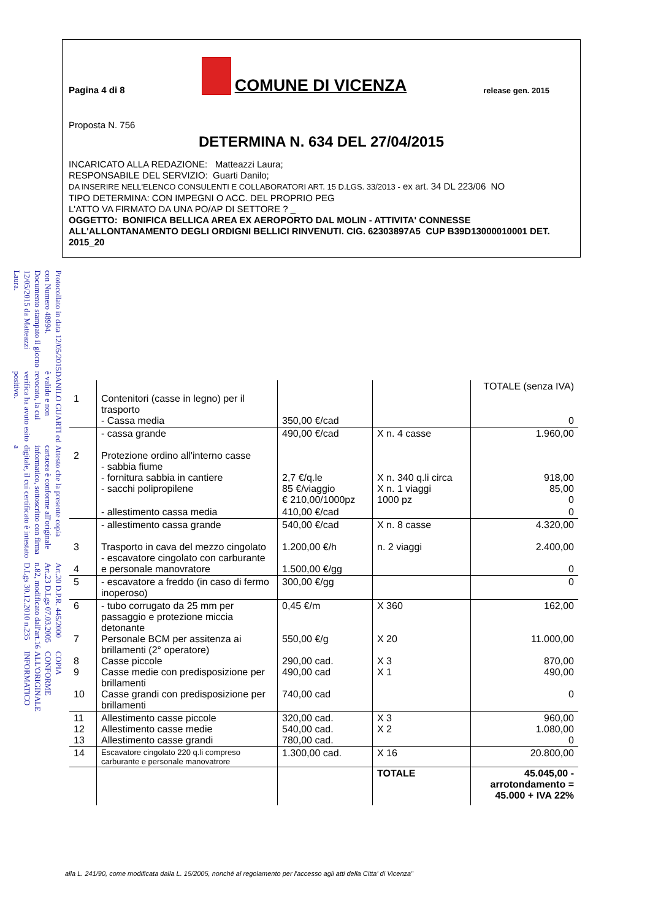COPIA CONFORME ALL'ORIGINALE INFORMATICO
Art.20 D.P.R. 445/2000 Art.23 D.Lgs 07.03.2005 n.82, modificato dall'art.16 D.Lgs 30.12.2010 n.235
Attesto che la presente copia cartacea è conforme all'originale informatico, sottoscritto con firma digitale, il cui certificato è intestato a
DANILO GUARTI ed è valido e non revocato, la cui verifica ha avuto esito positivo.
Protocollato in data 12/05/2015 con Numero 48994. Documento stampato il giorno 12/05/2015 da Matteazzi Laura.
Pagina 4 di 8
COMUNE DI VICENZA
release gen. 2015
Proposta N. 756
DETERMINA N. 634 DEL 27/04/2015
INCARICATO ALLA REDAZIONE: Matteazzi Laura;
RESPONSABILE DEL SERVIZIO: Guarti Danilo;
DA INSERIRE NELL'ELENCO CONSULENTI E COLLABORATORI ART. 15 D.LGS. 33/2013 - ex art. 34 DL 223/06 NO
TIPO DETERMINA: CON IMPEGNI O ACC. DEL PROPRIO PEG
L'ATTO VA FIRMATO DA UNA PO/AP DI SETTORE ? _
OGGETTO: BONIFICA BELLICA AREA EX AEROPORTO DAL MOLIN - ATTIVITA' CONNESSE ALL'ALLONTANAMENTO DEGLI ORDIGNI BELLICI RINVENUTI. CIG. 62303897A5 CUP B39D13000010001 DET. 2015_20
| | | | | TOTALE (senza IVA) |
| --- | --- | --- | --- | --- |
| 1 | Contenitori (casse in legno) per il trasporto - Cassa media | 350,00 €/cad | | 0 |
| 2 | - cassa grande Protezione ordino all'interno casse - sabbia fiume - fornitura sabbia in cantiere - sacchi polipropilene | 490,00 €/cad 2,7 €/q.le 85 €/viaggio € 210,00/1000pz | X n. 4 casse X n. 340 q.li circa X n. 1 viaggi 1000 pz | 1.960,00 918,00 85,00 0 |
| | - allestimento cassa media | 410,00 €/cad | | 0 |
| 3 4 | - allestimento cassa grande Trasporto in cava del mezzo cingolato - escavatore cingolato con carburante e personale manovratore | 540,00 €/cad 1.200,00 €/h 1.500,00 €/gg | X n. 8 casse n. 2 viaggi | 4.320,00 2.400,00 0 |
| 5 | - escavatore a freddo (in caso di fermo inoperoso) | 300,00 €/gg | | 0 |
| 6 7 8 9 10 | - tubo corrugato da 25 mm per passaggio e protezione miccia detonante Personale BCM per assitenza ai brillamenti (2° operatore) Casse piccole Casse medie con predisposizione per brillamenti Casse grandi con predisposizione per brillamenti | 0,45 €/m 550,00 €/g 290,00 cad. 490,00 cad 740,00 cad | X 360 X 20 X 3 X 1 | 162,00 11.000,00 870,00 490,00 0 |
| 11 12 13 | Allestimento casse piccole Allestimento casse medie Allestimento casse grandi | 320,00 cad. 540,00 cad. 780,00 cad. | X 3 X 2 | 960,00 1.080,00 0 |
| 14 | Escavatore cingolato 220 q.li compreso carburante e personale manovatrore | 1.300,00 cad. | X 16 | 20.800,00 |
| | | | TOTALE | 45.045,00 - arrotondamento = 45.000 + IVA 22% |
alla L. 241/90, come modificata dalla L. 15/2005, nonché al regolamento per l'accesso agli atti della Citta' di Vicenza"